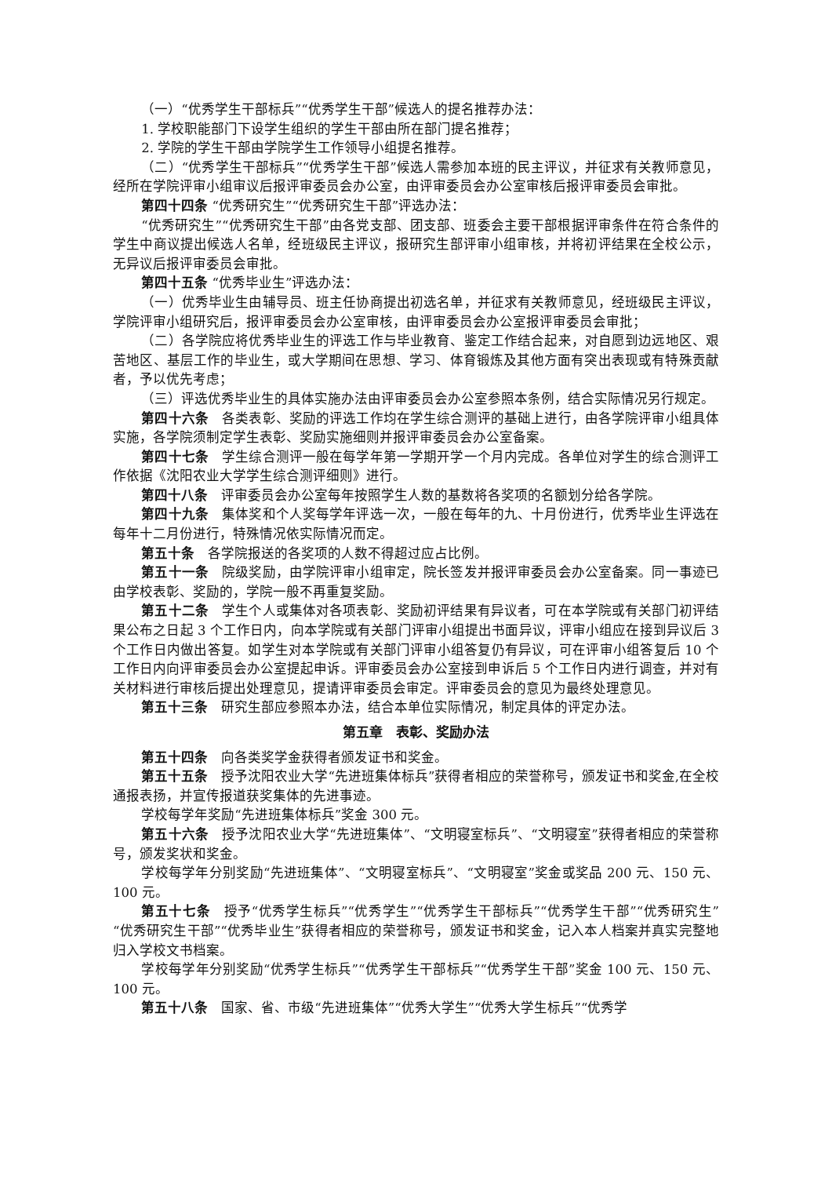（一）“优秀学生干部标兵”“优秀学生干部”候选人的提名推荐办法：
1. 学校职能部门下设学生组织的学生干部由所在部门提名推荐；
2. 学院的学生干部由学院学生工作领导小组提名推荐。
（二）“优秀学生干部标兵”“优秀学生干部”候选人需参加本班的民主评议，并征求有关教师意见，经所在学院评审小组审议后报评审委员会办公室，由评审委员会办公室审核后报评审委员会审批。
第四十四条 “优秀研究生”“优秀研究生干部”评选办法：
“优秀研究生”“优秀研究生干部”由各党支部、团支部、班委会主要干部根据评审条件在符合条件的学生中商议提出候选人名单，经班级民主评议，报研究生部评审小组审核，并将初评结果在全校公示，无异议后报评审委员会审批。
第四十五条 “优秀毕业生”评选办法：
（一）优秀毕业生由辅导员、班主任协商提出初选名单，并征求有关教师意见，经班级民主评议，学院评审小组研究后，报评审委员会办公室审核，由评审委员会办公室报评审委员会审批；
（二）各学院应将优秀毕业生的评选工作与毕业教育、鉴定工作结合起来，对自愿到边远地区、艰苦地区、基层工作的毕业生，或大学期间在思想、学习、体育锻炼及其他方面有突出表现或有特殊贡献者，予以优先考虑；
（三）评选优秀毕业生的具体实施办法由评审委员会办公室参照本条例，结合实际情况另行规定。
第四十六条　各类表彰、奖励的评选工作均在学生综合测评的基础上进行，由各学院评审小组具体实施，各学院须制定学生表彰、奖励实施细则并报评审委员会办公室备案。
第四十七条　学生综合测评一般在每学年第一学期开学一个月内完成。各单位对学生的综合测评工作依据《沈阳农业大学学生综合测评细则》进行。
第四十八条　评审委员会办公室每年按照学生人数的基数将各奖项的名额划分给各学院。
第四十九条　集体奖和个人奖每学年评选一次，一般在每年的九、十月份进行，优秀毕业生评选在每年十二月份进行，特殊情况依实际情况而定。
第五十条　各学院报送的各奖项的人数不得超过应占比例。
第五十一条　院级奖励，由学院评审小组审定，院长签发并报评审委员会办公室备案。同一事迹已由学校表彰、奖励的，学院一般不再重复奖励。
第五十二条　学生个人或集体对各项表彰、奖励初评结果有异议者，可在本学院或有关部门初评结果公布之日起 3 个工作日内，向本学院或有关部门评审小组提出书面异议，评审小组应在接到异议后 3 个工作日内做出答复。如学生对本学院或有关部门评审小组答复仍有异议，可在评审小组答复后 10 个工作日内向评审委员会办公室提起申诉。评审委员会办公室接到申诉后 5 个工作日内进行调查，并对有关材料进行审核后提出处理意见，提请评审委员会审定。评审委员会的意见为最终处理意见。
第五十三条　研究生部应参照本办法，结合本单位实际情况，制定具体的评定办法。
第五章　表彰、奖励办法
第五十四条　向各类奖学金获得者颁发证书和奖金。
第五十五条　授予沈阳农业大学“先进班集体标兵”获得者相应的荣誉称号，颁发证书和奖金,在全校通报表扬，并宣传报道获奖集体的先进事迹。
学校每学年奖励“先进班集体标兵”奖金 300 元。
第五十六条　授予沈阳农业大学“先进班集体”、“文明寝室标兵”、“文明寝室”获得者相应的荣誉称号，颁发奖状和奖金。
学校每学年分别奖励“先进班集体”、“文明寝室标兵”、“文明寝室”奖金或奖品 200 元、150 元、100 元。
第五十七条　授予“优秀学生标兵”“优秀学生”“优秀学生干部标兵”“优秀学生干部”“优秀研究生”“优秀研究生干部”“优秀毕业生”获得者相应的荣誉称号，颁发证书和奖金，记入本人档案并真实完整地归入学校文书档案。
学校每学年分别奖励“优秀学生标兵”“优秀学生干部标兵”“优秀学生干部”奖金 100 元、150 元、100 元。
第五十八条　国家、省、市级“先进班集体”“优秀大学生”“优秀大学生标兵”“优秀学